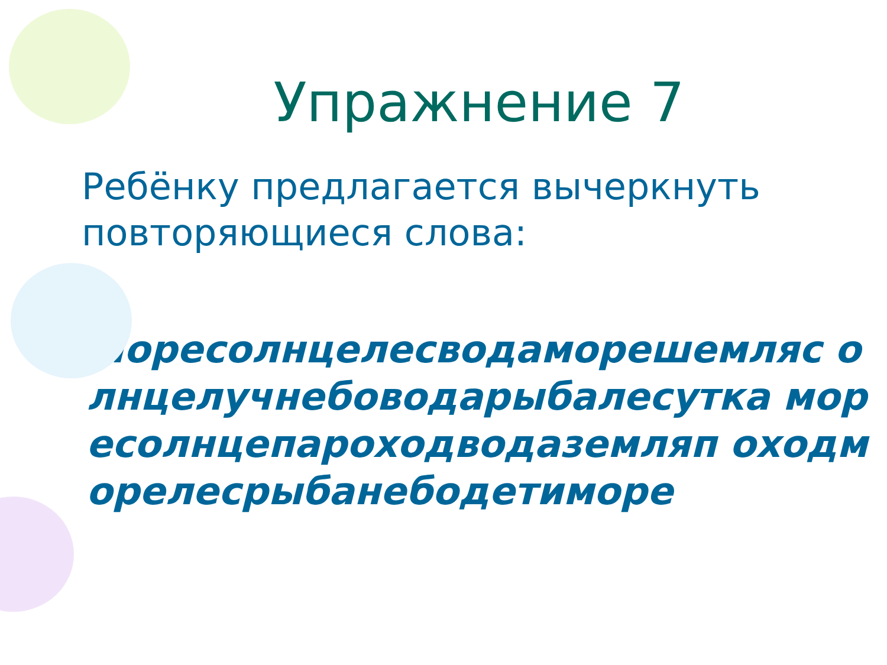Упражнение 7
Ребёнку предлагается вычеркнуть повторяющиеся слова:
●
Моресолнцелесводаморешемляс олнцелучнебоводарыбалесутка моресолнцепароходводаземляп оходморелесрыбанебодетиморе